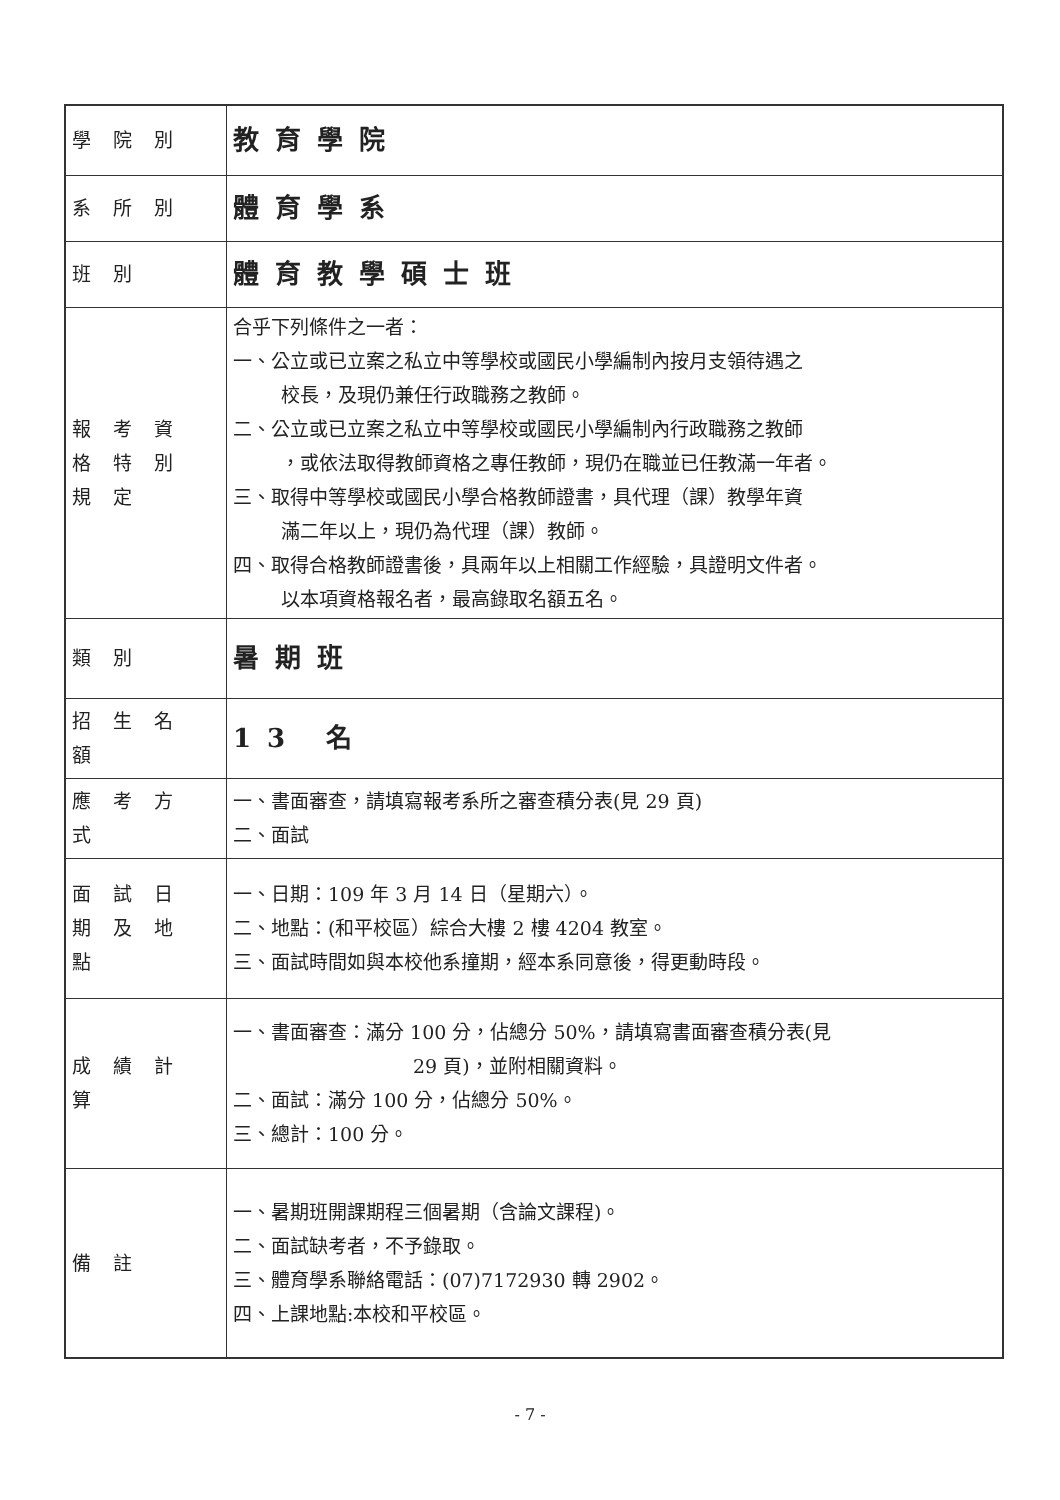| 學院別 | 教育學院 |
| 系所別 | 體育學系 |
| 班別 | 體育教學碩士班 |
| 報考資格特別規定 | 合乎下列條件之一者： 一、公立或已立案之私立中等學校或國民小學編制內按月支領待遇之 校長，及現仍兼任行政職務之教師。 二、公立或已立案之私立中等學校或國民小學編制內行政職務之教師 ，或依法取得教師資格之專任教師，現仍在職並已任教滿一年者。 三、取得中等學校或國民小學合格教師證書，具代理（課）教學年資 滿二年以上，現仍為代理（課）教師。 四、取得合格教師證書後，具兩年以上相關工作經驗，具證明文件者。 以本項資格報名者，最高錄取名額五名。 |
| 類別 | 暑期班 |
| 招生名額 | 13 名 |
| 應考方式 | 一、書面審查，請填寫報考系所之審查積分表(見 29 頁) 二、面試 |
| 面試日期及地點 | 一、日期：109 年 3 月 14 日（星期六）。 二、地點：(和平校區）綜合大樓 2 樓 4204 教室。 三、面試時間如與本校他系撞期，經本系同意後，得更動時段。 |
| 成績計算 | 一、書面審查：滿分 100 分，佔總分 50%，請填寫書面審查積分表(見 29 頁)，並附相關資料。 二、面試：滿分 100 分，佔總分 50%。 三、總計：100 分。 |
| 備註 | 一、暑期班開課期程三個暑期（含論文課程)。 二、面試缺考者，不予錄取。 三、體育學系聯絡電話：(07)7172930 轉 2902。 四、上課地點:本校和平校區。 |
- 7 -